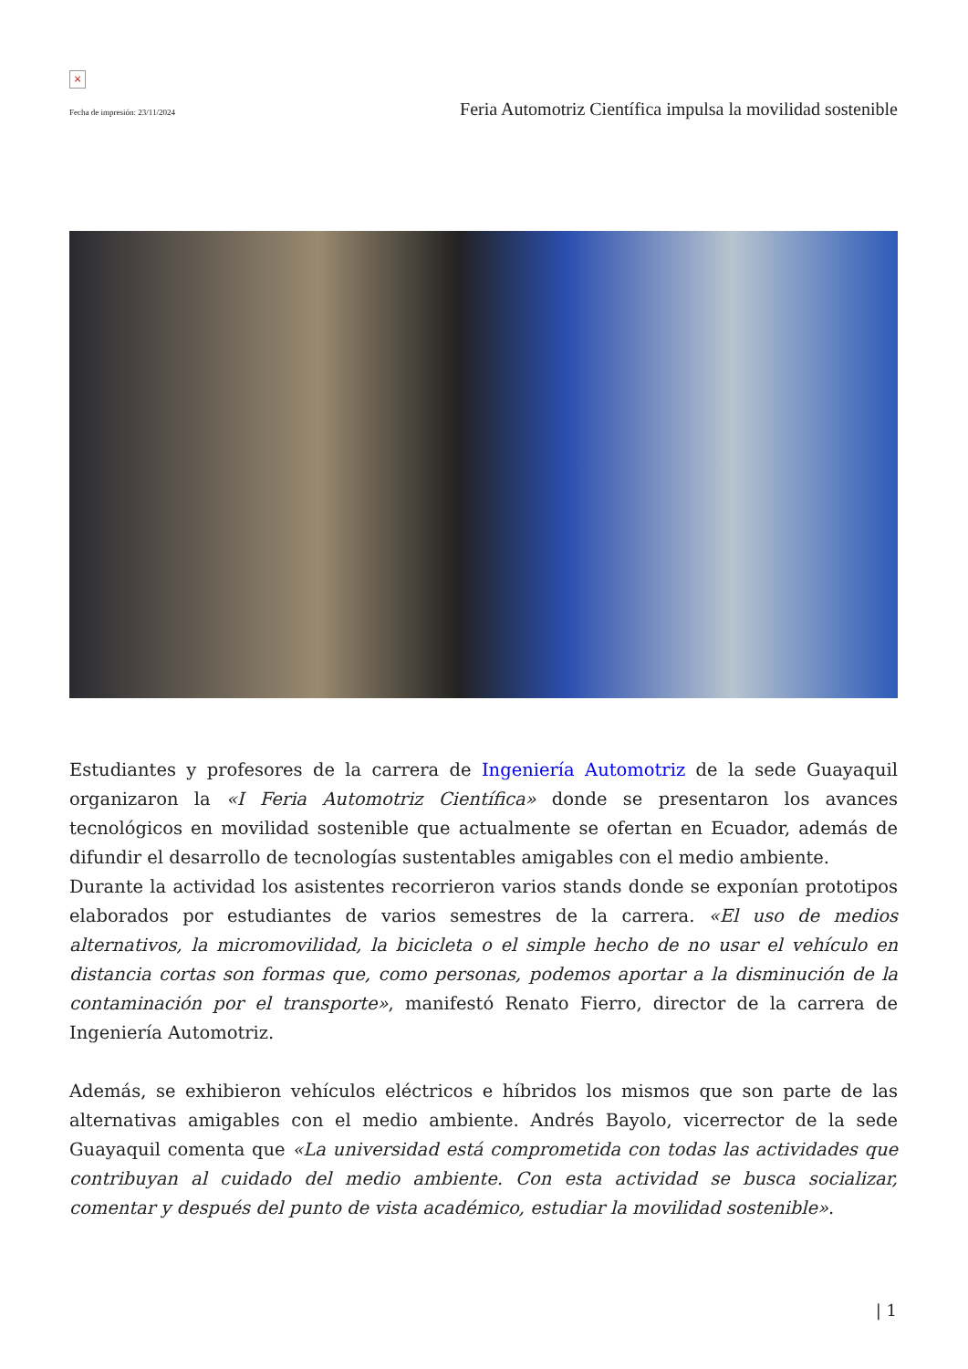×
Fecha de impresión: 23/11/2024 Feria Automotriz Científica impulsa la movilidad sostenible
Estudiantes y profesores de la carrera de Ingeniería Automotriz de la sede Guayaquil organizaron la «I Feria Automotriz Científica» donde se presentaron los avances tecnológicos en movilidad sostenible que actualmente se ofertan en Ecuador, además de difundir el desarrollo de tecnologías sustentables amigables con el medio ambiente.
Durante la actividad los asistentes recorrieron varios stands donde se exponían prototipos elaborados por estudiantes de varios semestres de la carrera. «El uso de medios alternativos, la micromovilidad, la bicicleta o el simple hecho de no usar el vehículo en distancia cortas son formas que, como personas, podemos aportar a la disminución de la contaminación por el transporte», manifestó Renato Fierro, director de la carrera de Ingeniería Automotriz.
Además, se exhibieron vehículos eléctricos e híbridos los mismos que son parte de las alternativas amigables con el medio ambiente. Andrés Bayolo, vicerrector de la sede Guayaquil comenta que «La universidad está comprometida con todas las actividades que contribuyan al cuidado del medio ambiente. Con esta actividad se busca socializar, comentar y después del punto de vista académico, estudiar la movilidad sostenible».
| 1